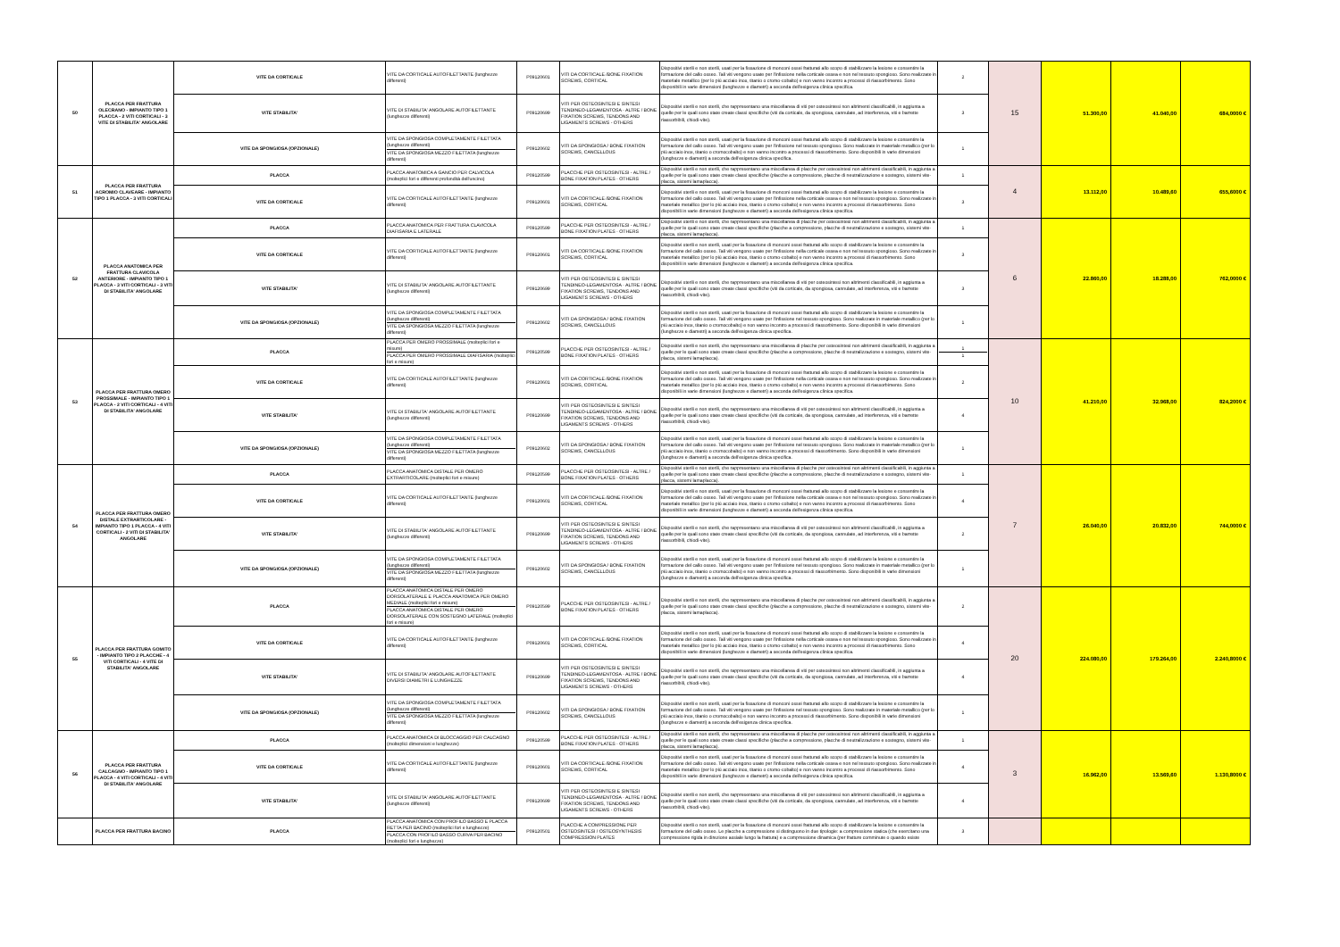| 50 | PLACCA PER FRATTURA OLECRANO - IMPIANTO TIPO 1 PLACCA - 2 VITI CORTICALI - 3 VITE DI STABILITA' ANGOLARE | VITE DA CORTICALE | VITE DA CORTICALE AUTOFILETTANTE (lunghezze differenti) | P09120601 | VITI DA CORTICALE /BONE FIXATION SCREWS, CORTICAL | Dispositivi sterili e non sterili, usati per la fissazione di monconi ossei fratturati allo scopo di stabilizzare la lesione e consentire la formazione del callo osseo. Tali viti vengono usate per l'infissione nella corticale ossea e non nel tessuto spongioso. Sono realizzate in materiale metallico (per lo più acciaio inox, titanio o cromo-cobalto) e non vanno incontro a processi di riassorbimento. Sono disponibili in varie dimensioni (lunghezze e diametri) a seconda dell'esigenza clinica specifica. | 2 | 15 | 51.300,00 | 41.040,00 | 684,0000 € |
| | | VITE STABILITA' | VITE DI STABILITA' ANGOLARE AUTOFILETTANTE (lunghezze differenti) | P09120699 | VITI PER OSTEOSINTESI E SINTESI TENDINEO-LEGAMENTOSA - ALTRE / BONE FIXATION SCREWS, TENDONS AND LIGAMENTS SCREWS - OTHERS | Dispositivi sterili e non sterili, che rappresentano una miscellanea di viti per osteosintesi non altrimenti classificabili, in aggiunta a quelle per le quali sono state create classi specifiche (viti da corticale, da spongiosa, cannulate, ad interferenza, viti e barrette riassorbibili, chiodi-vite). | 3 | | | | |
| | | VITE DA SPONGIOSA (OPZIONALE) | VITE DA SPONGIOSA COMPLETAMENTE FILETTATA (lunghezze differenti) VITE DA SPONGIOSA MEZZO FILETTATA (lunghezze differenti) | P09120602 | VITI DA SPONGIOSA / BONE FIXATION SCREWS, CANCELLOUS | Dispositivi sterili e non sterili, usati per la fissazione di monconi ossei fratturati allo scopo di stabilizzare la lesione e consentire la formazione del callo osseo. Tali viti vengono usate per l'infissione nel tessuto spongioso. Sono realizzate in materiale metallico (per lo più acciaio inox, titanio o cromocobalto) e non vanno incontro a processi di riassorbimento. Sono disponibili in varie dimensioni (lunghezze e diametri) a seconda dell'esigenza clinica specifica. | 1 | | | | |
| 51 | PLACCA PER FRATTURA ACROMIO CLAVEARE - IMPIANTO TIPO 1 PLACCA - 3 VITI CORTICALI | PLACCA | PLACCA ANATOMICA A GANCIO PER CALVICOLA (molteplici fori e differenti profondità dell'uncino) | P09120599 | PLACCHE PER OSTEOSINTESI - ALTRE / BONE FIXATION PLATES - OTHERS | Dispositivi sterili e non sterili, che rappresentano una miscellanea di placche per osteosintesi non altrimenti classificabili, in aggiunta a quelle per le quali sono state create classi specifiche (placche a compressione, placche di neutralizzazione e sostegno, sistemi vite-placca, sistemi lamaplacca). | 1 | 4 | 13.112,00 | 10.489,60 | 655,6000 € |
| | | VITE DA CORTICALE | VITE DA CORTICALE AUTOFILETTANTE (lunghezze differenti) | P09120601 | VITI DA CORTICALE /BONE FIXATION SCREWS, CORTICAL | Dispositivi sterili e non sterili, usati per la fissazione di monconi ossei fratturati allo scopo di stabilizzare la lesione e consentire la formazione del callo osseo. Tali viti vengono usate per l'infissione nella corticale ossea e non nel tessuto spongioso. Sono realizzate in materiale metallico (per lo più acciaio inox, titanio o cromo-cobalto) e non vanno incontro a processi di riassorbimento. Sono disponibili in varie dimensioni (lunghezze e diametri) a seconda dell'esigenza clinica specifica. | 3 | | | | |
| 52 | PLACCA ANATOMICA PER FRATTURA CLAVICOLA ANTERIORE - IMPIANTO TIPO 1 PLACCA - 3 VITI CORTICALI - 3 VITI DI STABILITA' ANGOLARE | PLACCA | PLACCA ANATOMICA PER FRATTURA CLAVICOLA DIAFISARIA E LATERALE | P09120599 | PLACCHE PER OSTEOSINTESI - ALTRE / BONE FIXATION PLATES - OTHERS | Dispositivi sterili e non sterili, che rappresentano una miscellanea di placche per osteosintesi non altrimenti classificabili, in aggiunta a quelle per le quali sono state create classi specifiche (placche a compressione, placche di neutralizzazione e sostegno, sistemi vite-placca, sistemi lamaplacca). | 1 | 6 | 22.860,00 | 18.288,00 | 762,0000 € |
| | | VITE DA CORTICALE | VITE DA CORTICALE AUTOFILETTANTE (lunghezze differenti) | P09120601 | VITI DA CORTICALE /BONE FIXATION SCREWS, CORTICAL | Dispositivi sterili e non sterili, usati per la fissazione di monconi ossei fratturati allo scopo di stabilizzare la lesione e consentire la formazione del callo osseo. Tali viti vengono usate per l'infissione nella corticale ossea e non nel tessuto spongioso. Sono realizzate in materiale metallico (per lo più acciaio inox, titanio o cromo-cobalto) e non vanno incontro a processi di riassorbimento. Sono disponibili in varie dimensioni (lunghezze e diametri) a seconda dell'esigenza clinica specifica. | 3 | | | | |
| | | VITE STABILITA' | VITE DI STABILITA' ANGOLARE AUTOFILETTANTE (lunghezze differenti) | P09120699 | VITI PER OSTEOSINTESI E SINTESI TENDINEO-LEGAMENTOSA - ALTRE / BONE FIXATION SCREWS, TENDONS AND LIGAMENTS SCREWS - OTHERS | Dispositivi sterili e non sterili, che rappresentano una miscellanea di viti per osteosintesi non altrimenti classificabili, in aggiunta a quelle per le quali sono state create classi specifiche (viti da corticale, da spongiosa, cannulate, ad interferenza, viti e barrette riassorbibili, chiodi-vite). | 3 | | | | |
| | | VITE DA SPONGIOSA (OPZIONALE) | VITE DA SPONGIOSA COMPLETAMENTE FILETTATA (lunghezze differenti) VITE DA SPONGIOSA MEZZO FILETTATA (lunghezze differenti) | P09120602 | VITI DA SPONGIOSA / BONE FIXATION SCREWS, CANCELLOUS | Dispositivi sterili e non sterili, usati per la fissazione di monconi ossei fratturati allo scopo di stabilizzare la lesione e consentire la formazione del callo osseo. Tali viti vengono usate per l'infissione nel tessuto spongioso. Sono realizzate in materiale metallico (per lo più acciaio inox, titanio o cromocobalto) e non vanno incontro a processi di riassorbimento. Sono disponibili in varie dimensioni (lunghezze e diametri) a seconda dell'esigenza clinica specifica. | 1 | | | | |
| 53 | PLACCA PER FRATTURA OMERO PROSSIMALE - IMPIANTO TIPO 1 PLACCA - 2 VITI CORTICALI - 4 VITI DI STABILITA' ANGOLARE | PLACCA | PLACCA PER OMERO PROSSIMALE (molteplici fori e misure) PLACCA PER OMERO PROSSIMALE DIAFISARIA (molteplici fori e misure) | P09120599 | PLACCHE PER OSTEOSINTESI - ALTRE / BONE FIXATION PLATES - OTHERS | Dispositivi sterili e non sterili, che rappresentano una miscellanea di placche per osteosintesi non altrimenti classificabili, in aggiunta a quelle per le quali sono state create classi specifiche (placche a compressione, placche di neutralizzazione e sostegno, sistemi vite-placca, sistemi lamaplacca). | 1 1 | 10 | 41.210,00 | 32.968,00 | 824,2000 € |
| | | VITE DA CORTICALE | VITE DA CORTICALE AUTOFILETTANTE (lunghezze differenti) | P09120601 | VITI DA CORTICALE /BONE FIXATION SCREWS, CORTICAL | Dispositivi sterili e non sterili, usati per la fissazione di monconi ossei fratturati allo scopo di stabilizzare la lesione e consentire la formazione del callo osseo. Tali viti vengono usate per l'infissione nella corticale ossea e non nel tessuto spongioso. Sono realizzate in materiale metallico (per lo più acciaio inox, titanio o cromo-cobalto) e non vanno incontro a processi di riassorbimento. Sono disponibili in varie dimensioni (lunghezze e diametri) a seconda dell'esigenza clinica specifica. | 2 | | | | |
| | | VITE STABILITA' | VITE DI STABILITA' ANGOLARE AUTOFILETTANTE (lunghezze differenti) | P09120699 | VITI PER OSTEOSINTESI E SINTESI TENDINEO-LEGAMENTOSA - ALTRE / BONE FIXATION SCREWS, TENDONS AND LIGAMENTS SCREWS - OTHERS | Dispositivi sterili e non sterili, che rappresentano una miscellanea di viti per osteosintesi non altrimenti classificabili, in aggiunta a quelle per le quali sono state create classi specifiche (viti da corticale, da spongiosa, cannulate, ad interferenza, viti e barrette riassorbibili, chiodi-vite). | 4 | | | | |
| | | VITE DA SPONGIOSA (OPZIONALE) | VITE DA SPONGIOSA COMPLETAMENTE FILETTATA (lunghezze differenti) VITE DA SPONGIOSA MEZZO FILETTATA (lunghezze differenti) | P09120602 | VITI DA SPONGIOSA / BONE FIXATION SCREWS, CANCELLOUS | Dispositivi sterili e non sterili, usati per la fissazione di monconi ossei fratturati allo scopo di stabilizzare la lesione e consentire la formazione del callo osseo. Tali viti vengono usate per l'infissione nel tessuto spongioso. Sono realizzate in materiale metallico (per lo più acciaio inox, titanio o cromocobalto) e non vanno incontro a processi di riassorbimento. Sono disponibili in varie dimensioni (lunghezze e diametri) a seconda dell'esigenza clinica specifica. | 1 | | | | |
| 54 | PLACCA PER FRATTURA OMERO DISTALE EXTRARTICOLARE - IMPIANTO TIPO 1 PLACCA - 4 VITI CORTICALI - 2 VITI DI STABILITA' ANGOLARE | PLACCA | PLACCA ANATOMICA DISTALE PER OMERO EXTRARTICOLARE (molteplici fori e misure) | P09120599 | PLACCHE PER OSTEOSINTESI - ALTRE / BONE FIXATION PLATES - OTHERS | Dispositivi sterili e non sterili, che rappresentano una miscellanea di placche per osteosintesi non altrimenti classificabili, in aggiunta a quelle per le quali sono state create classi specifiche (placche a compressione, placche di neutralizzazione e sostegno, sistemi vite-placca, sistemi lamaplacca). | 1 | 7 | 26.040,00 | 20.832,00 | 744,0000 € |
| | | VITE DA CORTICALE | VITE DA CORTICALE AUTOFILETTANTE (lunghezze differenti) | P09120601 | VITI DA CORTICALE /BONE FIXATION SCREWS, CORTICAL | Dispositivi sterili e non sterili, usati per la fissazione di monconi ossei fratturati allo scopo di stabilizzare la lesione e consentire la formazione del callo osseo. Tali viti vengono usate per l'infissione nella corticale ossea e non nel tessuto spongioso. Sono realizzate in materiale metallico (per lo più acciaio inox, titanio o cromo-cobalto) e non vanno incontro a processi di riassorbimento. Sono disponibili in varie dimensioni (lunghezze e diametri) a seconda dell'esigenza clinica specifica. | 4 | | | | |
| | | VITE STABILITA' | VITE DI STABILITA' ANGOLARE AUTOFILETTANTE (lunghezze differenti) | P09120699 | VITI PER OSTEOSINTESI E SINTESI TENDINEO-LEGAMENTOSA - ALTRE / BONE FIXATION SCREWS, TENDONS AND LIGAMENTS SCREWS - OTHERS | Dispositivi sterili e non sterili, che rappresentano una miscellanea di viti per osteosintesi non altrimenti classificabili, in aggiunta a quelle per le quali sono state create classi specifiche (viti da corticale, da spongiosa, cannulate, ad interferenza, viti e barrette riassorbibili, chiodi-vite). | 2 | | | | |
| | | VITE DA SPONGIOSA (OPZIONALE) | VITE DA SPONGIOSA COMPLETAMENTE FILETTATA (lunghezze differenti) VITE DA SPONGIOSA MEZZO FILETTATA (lunghezze differenti) | P09120602 | VITI DA SPONGIOSA / BONE FIXATION SCREWS, CANCELLOUS | Dispositivi sterili e non sterili, usati per la fissazione di monconi ossei fratturati allo scopo di stabilizzare la lesione e consentire la formazione del callo osseo. Tali viti vengono usate per l'infissione nel tessuto spongioso. Sono realizzate in materiale metallico (per lo più acciaio inox, titanio o cromocobalto) e non vanno incontro a processi di riassorbimento. Sono disponibili in varie dimensioni (lunghezze e diametri) a seconda dell'esigenza clinica specifica. | 1 | | | | |
| 55 | PLACCA PER FRATTURA GOMITO - IMPIANTO TIPO 2 PLACCHE - 4 VITI CORTICALI - 4 VITE DI STABILITA' ANGOLARE | PLACCA | PLACCA ANATOMICA DISTALE PER OMERO DORSOLATERALE E PLACCA ANATOMICA PER OMERO MEDIALE (molteplici fori e misure) PLACCA ANATOMICA DISTALE PER OMERO DORSOLATERALE CON SOSTEGNO LATERALE (molteplici fori e misure) | P09120599 | PLACCHE PER OSTEOSINTESI - ALTRE / BONE FIXATION PLATES - OTHERS | Dispositivi sterili e non sterili, che rappresentano una miscellanea di placche per osteosintesi non altrimenti classificabili, in aggiunta a quelle per le quali sono state create classi specifiche (placche a compressione, placche di neutralizzazione e sostegno, sistemi vite-placca, sistemi lamaplacca). | 2 | 20 | 224.080,00 | 179.264,00 | 2.240,8000 € |
| | | VITE DA CORTICALE | VITE DA CORTICALE AUTOFILETTANTE (lunghezze differenti) | P09120601 | VITI DA CORTICALE /BONE FIXATION SCREWS, CORTICAL | Dispositivi sterili e non sterili, usati per la fissazione di monconi ossei fratturati allo scopo di stabilizzare la lesione e consentire la formazione del callo osseo. Tali viti vengono usate per l'infissione nella corticale ossea e non nel tessuto spongioso. Sono realizzate in materiale metallico (per lo più acciaio inox, titanio o cromo-cobalto) e non vanno incontro a processi di riassorbimento. Sono disponibili in varie dimensioni (lunghezze e diametri) a seconda dell'esigenza clinica specifica. | 4 | | | | |
| | | VITE STABILITA' | VITE DI STABILITA' ANGOLARE AUTOFILETTANTE DIVERSI DIAMETRI E LUNGHEZZE | P09120699 | VITI PER OSTEOSINTESI E SINTESI TENDINEO-LEGAMENTOSA - ALTRE / BONE FIXATION SCREWS, TENDONS AND LIGAMENTS SCREWS - OTHERS | Dispositivi sterili e non sterili, che rappresentano una miscellanea di viti per osteosintesi non altrimenti classificabili, in aggiunta a quelle per le quali sono state create classi specifiche (viti da corticale, da spongiosa, cannulate, ad interferenza, viti e barrette riassorbibili, chiodi-vite). | 4 | | | | |
| | | VITE DA SPONGIOSA (OPZIONALE) | VITE DA SPONGIOSA COMPLETAMENTE FILETTATA (lunghezze differenti) VITE DA SPONGIOSA MEZZO FILETTATA (lunghezze differenti) | P09120602 | VITI DA SPONGIOSA / BONE FIXATION SCREWS, CANCELLOUS | Dispositivi sterili e non sterili, usati per la fissazione di monconi ossei fratturati allo scopo di stabilizzare la lesione e consentire la formazione del callo osseo. Tali viti vengono usate per l'infissione nel tessuto spongioso. Sono realizzate in materiale metallico (per lo più acciaio inox, titanio o cromocobalto) e non vanno incontro a processi di riassorbimento. Sono disponibili in varie dimensioni (lunghezze e diametri) a seconda dell'esigenza clinica specifica. | 1 | | | | |
| 56 | PLACCA PER FRATTURA CALCAGNO - IMPIANTO TIPO 1 PLACCA - 4 VITI CORTICALI - 4 VITI DI STABILITA' ANGOLARE | PLACCA | PLACCA ANATOMICA DI BLOCCAGGIO PER CALCAGNO (molteplici dimensioni e lunghezze) | P09120599 | PLACCHE PER OSTEOSINTESI - ALTRE / BONE FIXATION PLATES - OTHERS | Dispositivi sterili e non sterili, che rappresentano una miscellanea di placche per osteosintesi non altrimenti classificabili, in aggiunta a quelle per le quali sono state create classi specifiche (placche a compressione, placche di neutralizzazione e sostegno, sistemi vite-placca, sistemi lamaplacca). | 1 | 3 | 16.962,00 | 13.569,60 | 1.130,8000 € |
| | | VITE DA CORTICALE | VITE DA CORTICALE AUTOFILETTANTE (lunghezze differenti) | P09120601 | VITI DA CORTICALE /BONE FIXATION SCREWS, CORTICAL | Dispositivi sterili e non sterili, usati per la fissazione di monconi ossei fratturati allo scopo di stabilizzare la lesione e consentire la formazione del callo osseo. Tali viti vengono usate per l'infissione nella corticale ossea e non nel tessuto spongioso. Sono realizzate in materiale metallico (per lo più acciaio inox, titanio o cromo-cobalto) e non vanno incontro a processi di riassorbimento. Sono disponibili in varie dimensioni (lunghezze e diametri) a seconda dell'esigenza clinica specifica. | 4 | | | | |
| | | VITE STABILITA' | VITE DI STABILITA' ANGOLARE AUTOFILETTANTE (lunghezze differenti) | P09120699 | VITI PER OSTEOSINTESI E SINTESI TENDINEO-LEGAMENTOSA - ALTRE / BONE FIXATION SCREWS, TENDONS AND LIGAMENTS SCREWS - OTHERS | Dispositivi sterili e non sterili, che rappresentano una miscellanea di viti per osteosintesi non altrimenti classificabili, in aggiunta a quelle per le quali sono state create classi specifiche (viti da corticale, da spongiosa, cannulate, ad interferenza, viti e barrette riassorbibili, chiodi-vite). | 4 | | | | |
| | PLACCA PER FRATTURA BACINO | PLACCA | PLACCA ANATOMICA CON PROFILO BASSO E PLACCA RETTA PER BACINO (molteplici fori e lunghezze) PLACCA CON PROFILO BASSO CURVA PER BACINO (molteplici fori e lunghezze) | P09120501 | PLACCHE A COMPRESSIONE PER OSTEOSINTESI / OSTEOSYNTHESIS COMPRESSION PLATES | Dispositivi sterili o non sterili, usati per la fissazione di monconi ossei fratturati allo scopo di stabilizzare la lesione e consentire la formazione del callo osseo. Le placche a compressione si distinguono in due tipologie: a compressione statica (che esercitano una compressione rigida in direzione assiale lungo la frattura) e a compressione dinamica (per fratture comminute o quando esiste | 3 | | | | |